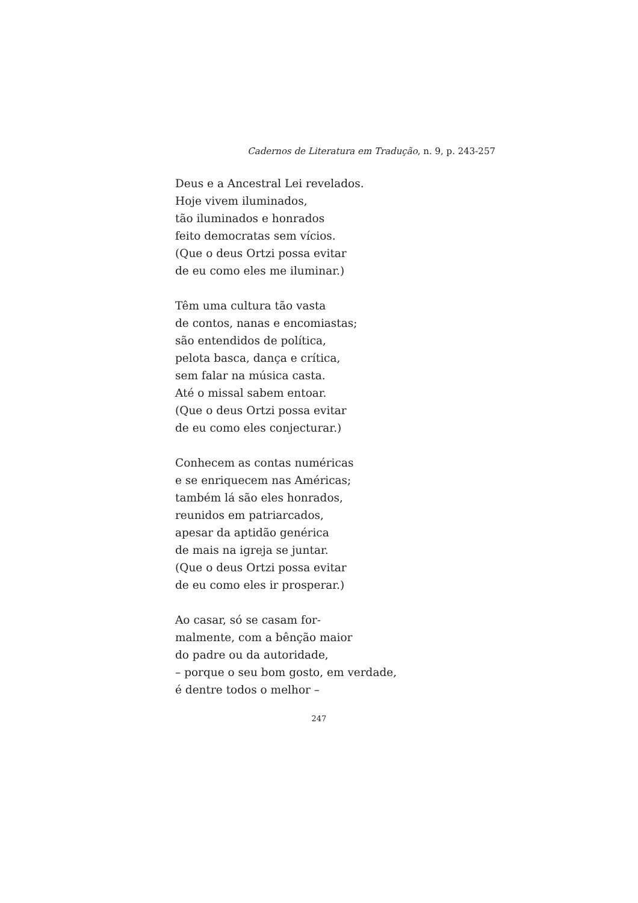Cadernos de Literatura em Tradução, n. 9, p. 243-257
Deus e a Ancestral Lei revelados.
Hoje vivem iluminados,
tão iluminados e honrados
feito democratas sem vícios.
(Que o deus Ortzi possa evitar
de eu como eles me iluminar.)
Têm uma cultura tão vasta
de contos, nanas e encomiastas;
são entendidos de política,
pelota basca, dança e crítica,
sem falar na música casta.
Até o missal sabem entoar.
(Que o deus Ortzi possa evitar
de eu como eles conjecturar.)
Conhecem as contas numéricas
e se enriquecem nas Américas;
também lá são eles honrados,
reunidos em patriarcados,
apesar da aptidão genérica
de mais na igreja se juntar.
(Que o deus Ortzi possa evitar
de eu como eles ir prosperar.)
Ao casar, só se casam for-
malmente, com a bênção maior
do padre ou da autoridade,
– porque o seu bom gosto, em verdade,
é dentre todos o melhor –
247